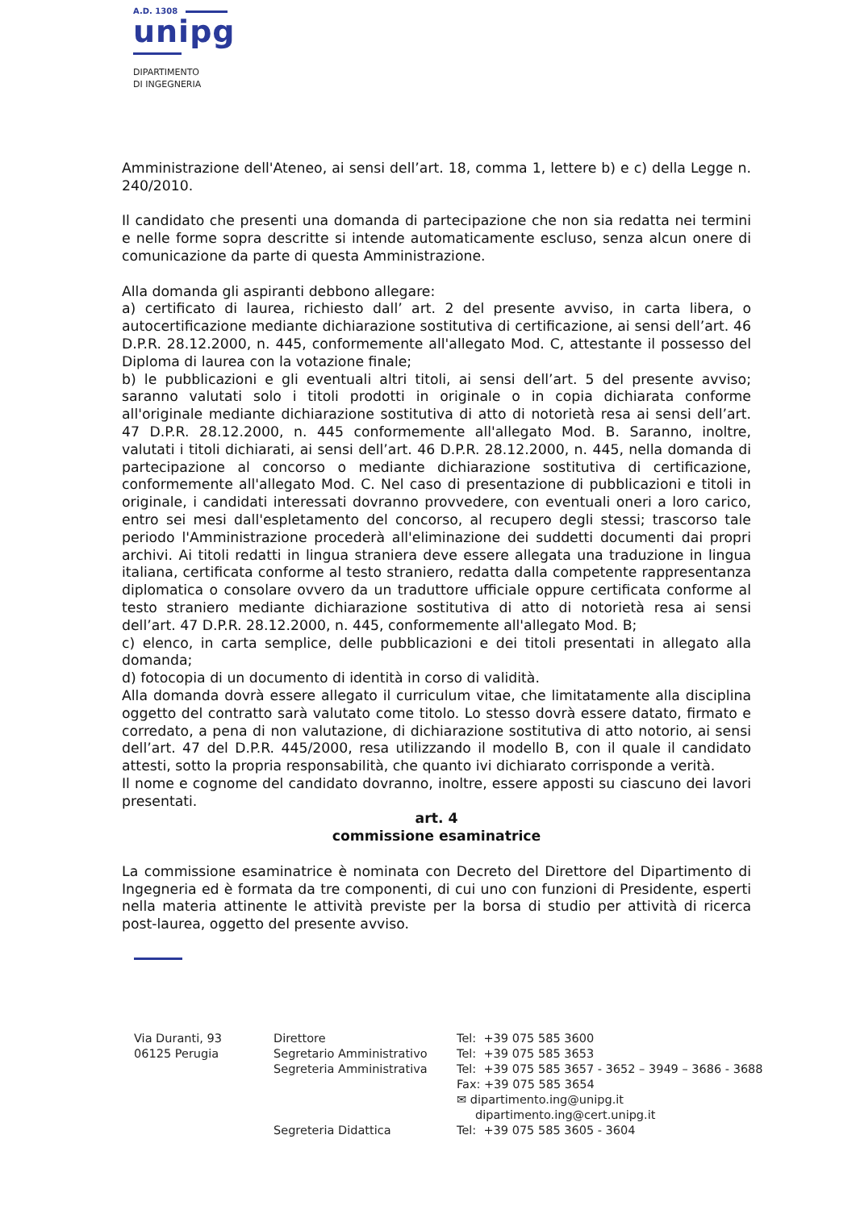A.D. 1308
unipg
DIPARTIMENTO
DI INGEGNERIA
Amministrazione dell'Ateneo, ai sensi dell’art. 18, comma 1, lettere b) e c) della Legge n. 240/2010.
Il candidato che presenti una domanda di partecipazione che non sia redatta nei termini e nelle forme sopra descritte si intende automaticamente escluso, senza alcun onere di comunicazione da parte di questa Amministrazione.
Alla domanda gli aspiranti debbono allegare:
a) certificato di laurea, richiesto dall’ art. 2 del presente avviso, in carta libera, o autocertificazione mediante dichiarazione sostitutiva di certificazione, ai sensi dell’art. 46 D.P.R. 28.12.2000, n. 445, conformemente all'allegato Mod. C, attestante il possesso del Diploma di laurea con la votazione finale;
b) le pubblicazioni e gli eventuali altri titoli, ai sensi dell’art. 5 del presente avviso; saranno valutati solo i titoli prodotti in originale o in copia dichiarata conforme all'originale mediante dichiarazione sostitutiva di atto di notorietà resa ai sensi dell’art. 47 D.P.R. 28.12.2000, n. 445 conformemente all'allegato Mod. B. Saranno, inoltre, valutati i titoli dichiarati, ai sensi dell’art. 46 D.P.R. 28.12.2000, n. 445, nella domanda di partecipazione al concorso o mediante dichiarazione sostitutiva di certificazione, conformemente all'allegato Mod. C. Nel caso di presentazione di pubblicazioni e titoli in originale, i candidati interessati dovranno provvedere, con eventuali oneri a loro carico, entro sei mesi dall'espletamento del concorso, al recupero degli stessi; trascorso tale periodo l'Amministrazione procederà all'eliminazione dei suddetti documenti dai propri archivi. Ai titoli redatti in lingua straniera deve essere allegata una traduzione in lingua italiana, certificata conforme al testo straniero, redatta dalla competente rappresentanza diplomatica o consolare ovvero da un traduttore ufficiale oppure certificata conforme al testo straniero mediante dichiarazione sostitutiva di atto di notorietà resa ai sensi dell’art. 47 D.P.R. 28.12.2000, n. 445, conformemente all'allegato Mod. B;
c) elenco, in carta semplice, delle pubblicazioni e dei titoli presentati in allegato alla domanda;
d) fotocopia di un documento di identità in corso di validità.
Alla domanda dovrà essere allegato il curriculum vitae, che limitatamente alla disciplina oggetto del contratto sarà valutato come titolo. Lo stesso dovrà essere datato, firmato e corredato, a pena di non valutazione, di dichiarazione sostitutiva di atto notorio, ai sensi dell’art. 47 del D.P.R. 445/2000, resa utilizzando il modello B, con il quale il candidato attesti, sotto la propria responsabilità, che quanto ivi dichiarato corrisponde a verità.
Il nome e cognome del candidato dovranno, inoltre, essere apposti su ciascuno dei lavori presentati.
art. 4
commissione esaminatrice
La commissione esaminatrice è nominata con Decreto del Direttore del Dipartimento di Ingegneria ed è formata da tre componenti, di cui uno con funzioni di Presidente, esperti nella materia attinente le attività previste per la borsa di studio per attività di ricerca post-laurea, oggetto del presente avviso.
Via Duranti, 93
06125 Perugia
Direttore
Segretario Amministrativo
Segreteria Amministrativa
Segreteria Didattica
Tel: +39 075 585 3600
Tel: +39 075 585 3653
Tel: +39 075 585 3657 - 3652 – 3949 – 3686 - 3688
Fax: +39 075 585 3654
✉ dipartimento.ing@unipg.it
dipartimento.ing@cert.unipg.it
Tel: +39 075 585 3605 - 3604